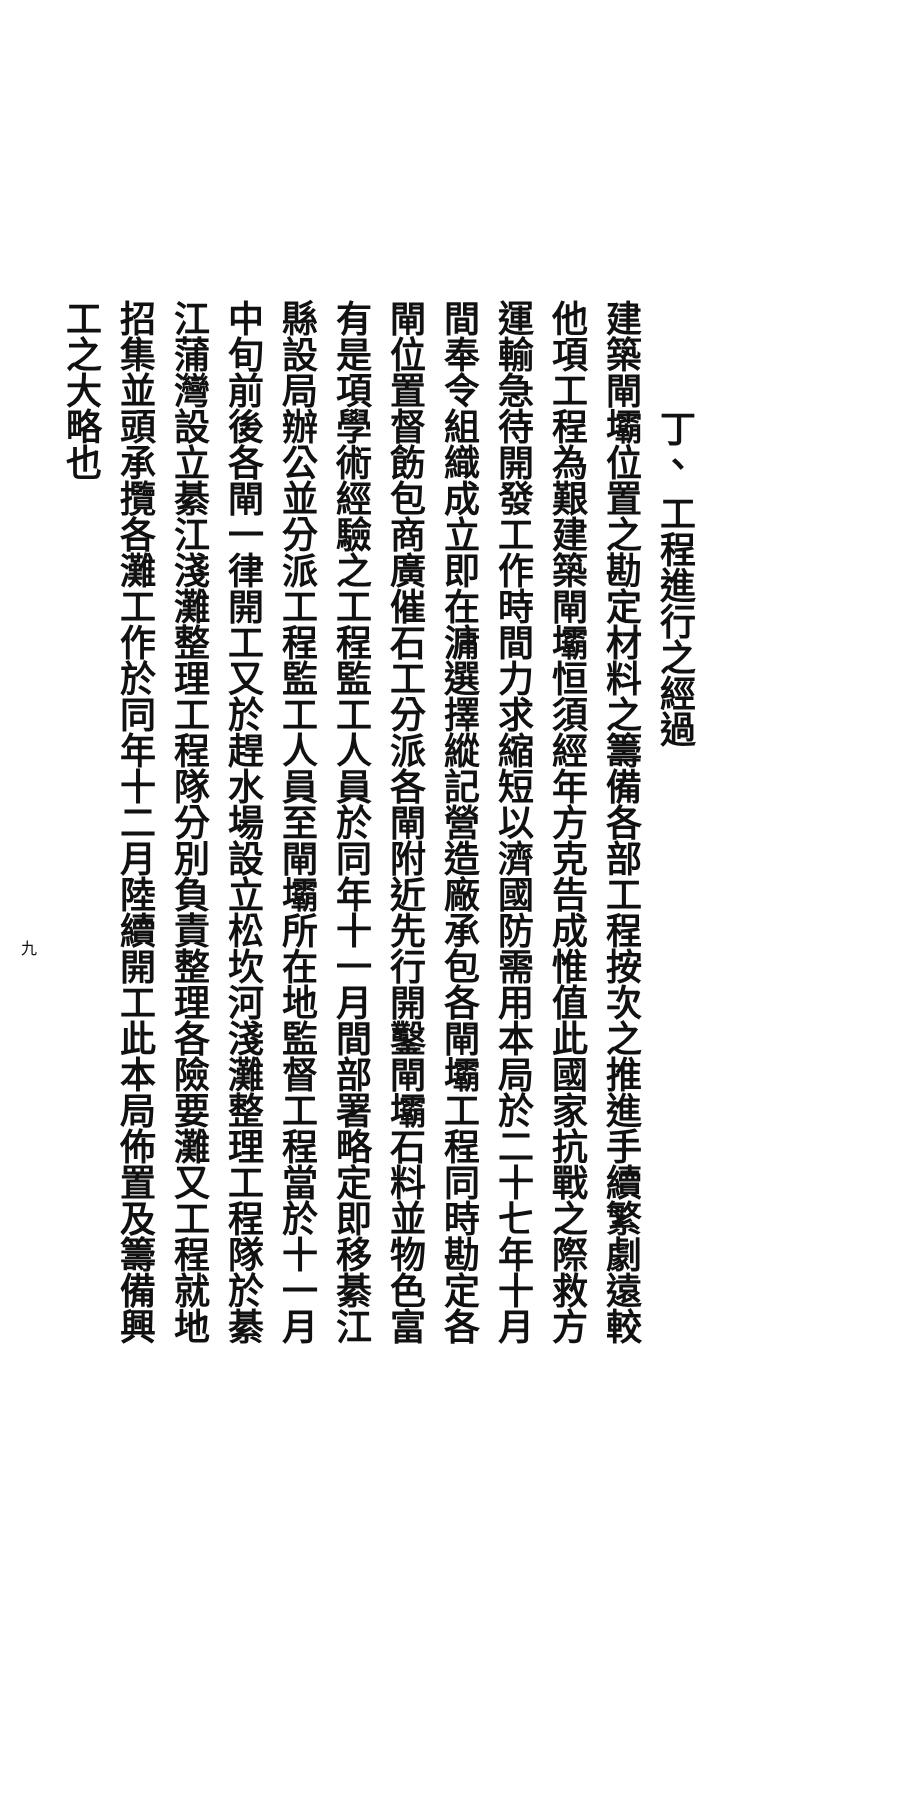丁、 工程進行之經過
建築閘壩位置之勘定材料之籌備各部工程按次之推進手續繁劇遠較他項工程為艱建築閘壩恒須經年方克告成惟值此國家抗戰之際救方運輸急待開發工作時間力求縮短以濟國防需用本局於二十七年十月間奉令組織成立即在滽選擇縱記營造廠承包各閘壩工程同時勘定各閘位置督飭包商廣催石工分派各閘附近先行開鑿閘壩石料並物色富有是項學術經驗之工程監工人員於同年十一月間部署略定即移綦江縣設局辦公並分派工程監工人員至閘壩所在地監督工程當於十一月中旬前後各閘一律開工又於趕水場設立松坎河淺灘整理工程隊於綦江蒲灣設立綦江淺灘整理工程隊分別負責整理各險要灘又工程就地招集並頭承攬各灘工作於同年十二月陸續開工此本局佈置及籌備興工之大略也
九